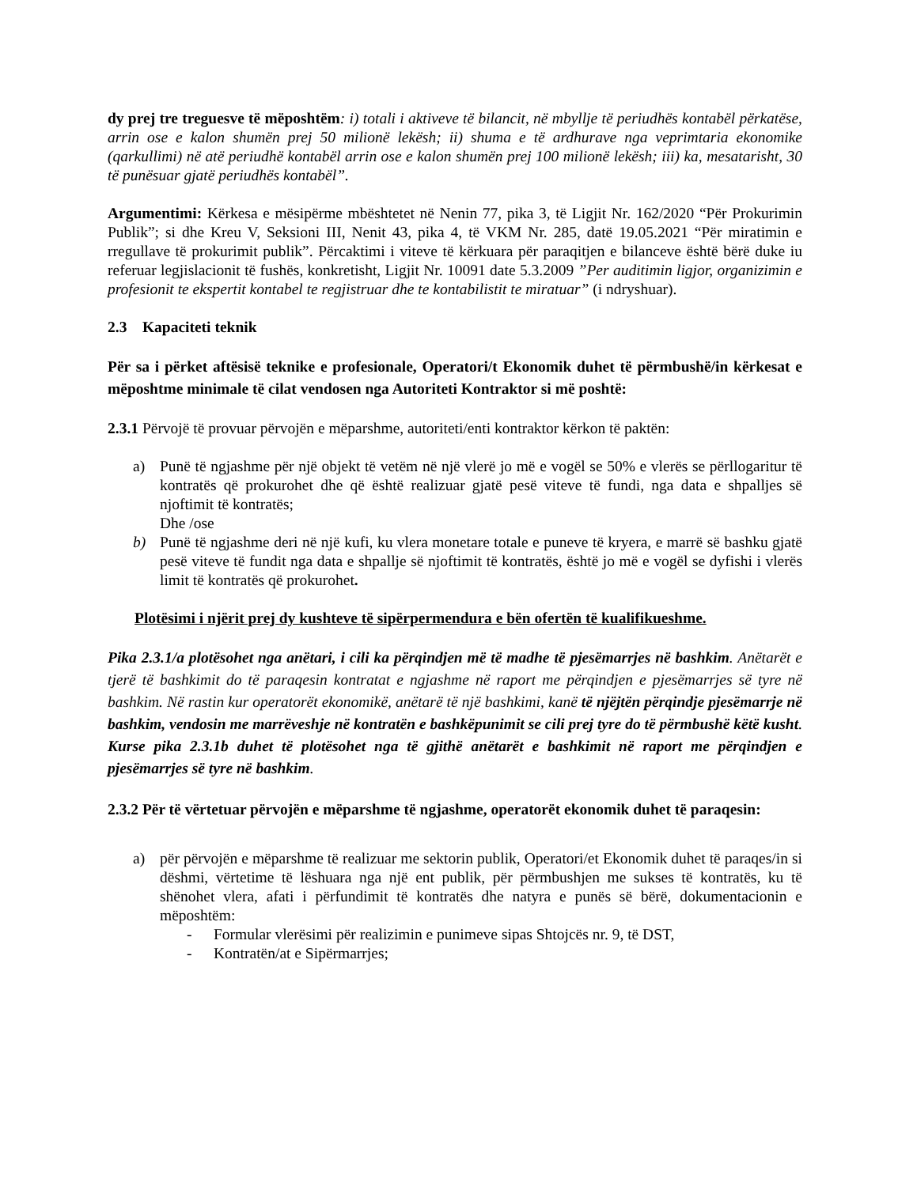dy prej tre treguesve të mëposhtëm: i) totali i aktiveve të bilancit, në mbyllje të periudhës kontabël përkatëse, arrin ose e kalon shumën prej 50 milionë lekësh; ii) shuma e të ardhurave nga veprimtaria ekonomike (qarkullimi) në atë periudhë kontabël arrin ose e kalon shumën prej 100 milionë lekësh; iii) ka, mesatarisht, 30 të punësuar gjatë periudhës kontabël”.
Argumentimi: Kërkesa e mësipërme mbështetet në Nenin 77, pika 3, të Ligjit Nr. 162/2020 “Për Prokurimin Publik”; si dhe Kreu V, Seksioni III, Nenit 43, pika 4, të VKM Nr. 285, datë 19.05.2021 “Për miratimin e rregullave të prokurimit publik”. Përcaktimi i viteve të kërkuara për paraqitjen e bilanceve është bërë duke iu referuar legjislacionit të fushës, konkretisht, Ligjit Nr. 10091 date 5.3.2009 ”Per auditimin ligjor, organizimin e profesionit te ekspertit kontabel te regjistruar dhe te kontabilistit te miratuar” (i ndryshuar).
2.3 Kapaciteti teknik
Për sa i përket aftësisë teknike e profesionale, Operatori/t Ekonomik duhet të përmbushë/in kërkesat e mëposhtme minimale të cilat vendosen nga Autoriteti Kontraktor si më poshtë:
2.3.1 Përvojë të provuar përvojën e mëparshme, autoriteti/enti kontraktor kërkon të paktën:
a) Punë të ngjashme për një objekt të vetëm në një vlerë jo më e vogël se 50% e vlerës se përllogaritur të kontratës që prokurohet dhe që është realizuar gjatë pesë viteve të fundi, nga data e shpalljes së njoftimit të kontratës;
Dhe /ose
b) Punë të ngjashme deri në një kufi, ku vlera monetare totale e puneve të kryera, e marrë së bashku gjatë pesë viteve të fundit nga data e shpallje së njoftimit të kontratës, është jo më e vogël se dyfishi i vlerës limit të kontratës që prokurohet.
Plotësimi i njërit prej dy kushteve të sipërpermendura e bën ofertën të kualifikueshme.
Pika 2.3.1/a plotësohet nga anëtari, i cili ka përqindjen më të madhe të pjesëmarrjes në bashkim. Anëtarët e tjerë të bashkimit do të paraqesin kontratat e ngjashme në raport me përqindjen e pjesëmarrjes së tyre në bashkim. Në rastin kur operatorët ekonomikë, anëtarë të një bashkimi, kanë të njëjtën përqindje pjesëmarrje në bashkim, vendosin me marrëveshje në kontratën e bashkëpunimit se cili prej tyre do të përmbushë këtë kusht. Kurse pika 2.3.1b duhet të plotësohet nga të gjithë anëtarët e bashkimit në raport me përqindjen e pjesëmarrjes së tyre në bashkim.
2.3.2 Për të vërtetuar përvojën e mëparshme të ngjashme, operatorët ekonomik duhet të paraqesin:
a) për përvojën e mëparshme të realizuar me sektorin publik, Operatori/et Ekonomik duhet të paraqes/in si dëshmi, vërtetime të lëshuara nga një ent publik, për përmbushjen me sukses të kontratës, ku të shënohet vlera, afati i përfundimit të kontratës dhe natyra e punës së bërë, dokumentacionin e mëposhtëm:
- Formular vlerësimi për realizimin e punimeve sipas Shtojcës nr. 9, të DST,
- Kontratën/at e Sipërmarrjes;